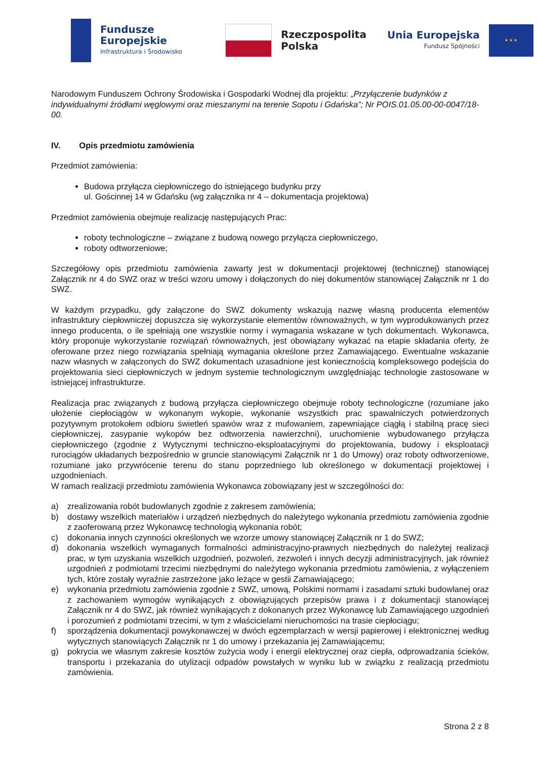Fundusze
Europejskie
Infrastruktura i Środowisko
Rzeczpospolita
Polska
Unia Europejska
Fundusz Spójności
★ ★ ★
Narodowym Funduszem Ochrony Środowiska i Gospodarki Wodnej dla projektu: „Przyłączenie budynków z indywidualnymi źródłami węglowymi oraz mieszanymi na terenie Sopotu i Gdańska”; Nr POIS.01.05.00-00-0047/18-00.
IV. Opis przedmiotu zamówienia
Przedmiot zamówienia:
Budowa przyłącza ciepłowniczego do istniejącego budynku przy
ul. Gościnnej 14 w Gdańsku (wg załącznika nr 4 – dokumentacja projektowa)
Przedmiot zamówienia obejmuje realizację następujących Prac:
roboty technologiczne – związane z budową nowego przyłącza ciepłowniczego,
roboty odtworzeniowe;
Szczegółowy opis przedmiotu zamówienia zawarty jest w dokumentacji projektowej (technicznej) stanowiącej Załącznik nr 4 do SWZ oraz w treści wzoru umowy i dołączonych do niej dokumentów stanowiącej Załącznik nr 1 do SWZ.
W każdym przypadku, gdy załączone do SWZ dokumenty wskazują nazwę własną producenta elementów infrastruktury ciepłowniczej dopuszcza się wykorzystanie elementów równoważnych, w tym wyprodukowanych przez innego producenta, o ile spełniają one wszystkie normy i wymagania wskazane w tych dokumentach. Wykonawca, który proponuje wykorzystanie rozwiązań równoważnych, jest obowiązany wykazać na etapie składania oferty, że oferowane przez niego rozwiązania spełniają wymagania określone przez Zamawiającego. Ewentualne wskazanie nazw własnych w załączonych do SWZ dokumentach uzasadnione jest koniecznością kompleksowego podejścia do projektowania sieci ciepłowniczych w jednym systemie technologicznym uwzględniając technologie zastosowane w istniejącej infrastrukturze.
Realizacja prac związanych z budową przyłącza ciepłowniczego obejmuje roboty technologiczne (rozumiane jako ułożenie ciepłociągów w wykonanym wykopie, wykonanie wszystkich prac spawalniczych potwierdzonych pozytywnym protokołem odbioru świetleń spawów wraz z mufowaniem, zapewniające ciągłą i stabilną pracę sieci ciepłowniczej, zasypanie wykopów bez odtworzenia nawierzchni), uruchomienie wybudowanego przyłącza ciepłowniczego (zgodnie z Wytycznymi techniczno-eksploatacyjnymi do projektowania, budowy i eksploatacji rurociągów układanych bezpośrednio w gruncie stanowiącymi Załącznik nr 1 do Umowy) oraz roboty odtworzeniowe, rozumiane jako przywrócenie terenu do stanu poprzedniego lub określonego w dokumentacji projektowej i uzgodnieniach.
W ramach realizacji przedmiotu zamówienia Wykonawca zobowiązany jest w szczególności do:
a) zrealizowania robót budowlanych zgodnie z zakresem zamówienia;
b) dostawy wszelkich materiałów i urządzeń niezbędnych do należytego wykonania przedmiotu zamówienia zgodnie z zaoferowaną przez Wykonawcę technologią wykonania robót;
c) dokonania innych czynności określonych we wzorze umowy stanowiącej Załącznik nr 1 do SWZ;
d) dokonania wszelkich wymaganych formalności administracyjno-prawnych niezbędnych do należytej realizacji prac, w tym uzyskania wszelkich uzgodnień, pozwoleń, zezwoleń i innych decyzji administracyjnych, jak również uzgodnień z podmiotami trzecimi niezbędnymi do należytego wykonania przedmiotu zamówienia, z wyłączeniem tych, które zostały wyraźnie zastrzeżone jako leżące w gestii Zamawiającego;
e) wykonania przedmiotu zamówienia zgodnie z SWZ, umową, Polskimi normami i zasadami sztuki budowlanej oraz z zachowaniem wymogów wynikających z obowiązujących przepisów prawa i z dokumentacji stanowiącej Załącznik nr 4 do SWZ, jak również wynikających z dokonanych przez Wykonawcę lub Zamawiającego uzgodnień i porozumień z podmiotami trzecimi, w tym z właścicielami nieruchomości na trasie ciepłociągu;
f) sporządzenia dokumentacji powykonawczej w dwóch egzemplarzach w wersji papierowej i elektronicznej według wytycznych stanowiących Załącznik nr 1 do umowy i przekazania jej Zamawiającemu;
g) pokrycia we własnym zakresie kosztów zużycia wody i energii elektrycznej oraz ciepła, odprowadzania ścieków, transportu i przekazania do utylizacji odpadów powstałych w wyniku lub w związku z realizacją przedmiotu zamówienia.
Strona 2 z 8